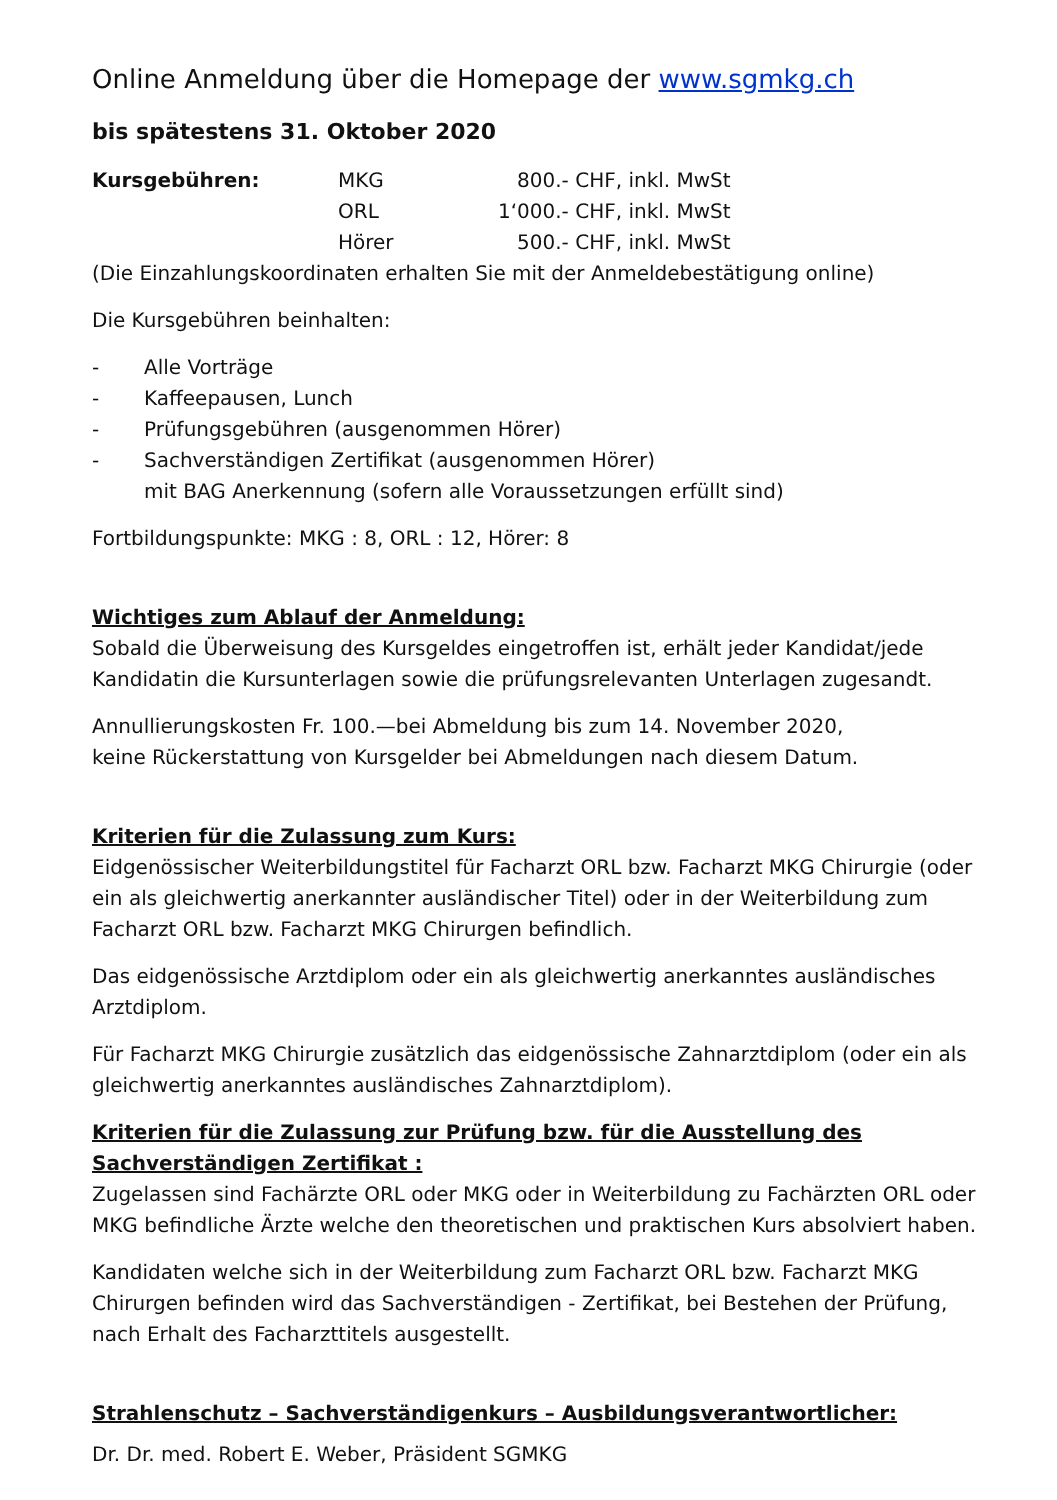Online Anmeldung über die Homepage der www.sgmkg.ch
bis spätestens 31. Oktober 2020
| Kursgebühren: | MKG | | 800.- CHF, inkl. MwSt |
| | ORL | | 1‘000.- CHF, inkl. MwSt |
| | Hörer | | 500.- CHF, inkl. MwSt |
(Die Einzahlungskoordinaten erhalten Sie mit der Anmeldebestätigung online)
Die Kursgebühren beinhalten:
- Alle Vorträge
- Kaffeepausen, Lunch
- Prüfungsgebühren (ausgenommen Hörer)
- Sachverständigen Zertifikat (ausgenommen Hörer)
mit BAG Anerkennung (sofern alle Voraussetzungen erfüllt sind)
Fortbildungspunkte: MKG : 8, ORL : 12, Hörer: 8
Wichtiges zum Ablauf der Anmeldung:
Sobald die Überweisung des Kursgeldes eingetroffen ist, erhält jeder Kandidat/jede Kandidatin die Kursunterlagen sowie die prüfungsrelevanten Unterlagen zugesandt.
Annullierungskosten Fr. 100.—bei Abmeldung bis zum 14. November 2020,
keine Rückerstattung von Kursgelder bei Abmeldungen nach diesem Datum.
Kriterien für die Zulassung zum Kurs:
Eidgenössischer Weiterbildungstitel für Facharzt ORL bzw. Facharzt MKG Chirurgie (oder ein als gleichwertig anerkannter ausländischer Titel) oder in der Weiterbildung zum Facharzt ORL bzw. Facharzt MKG Chirurgen befindlich.
Das eidgenössische Arztdiplom oder ein als gleichwertig anerkanntes ausländisches Arztdiplom.
Für Facharzt MKG Chirurgie zusätzlich das eidgenössische Zahnarztdiplom (oder ein als gleichwertig anerkanntes ausländisches Zahnarztdiplom).
Kriterien für die Zulassung zur Prüfung bzw. für die Ausstellung des Sachverständigen Zertifikat :
Zugelassen sind Fachärzte ORL oder MKG oder in Weiterbildung zu Fachärzten ORL oder MKG befindliche Ärzte welche den theoretischen und praktischen Kurs absolviert haben.
Kandidaten welche sich in der Weiterbildung zum Facharzt ORL bzw. Facharzt MKG Chirurgen befinden wird das Sachverständigen - Zertifikat, bei Bestehen der Prüfung, nach Erhalt des Facharzttitels ausgestellt.
Strahlenschutz – Sachverständigenkurs – Ausbildungsverantwortlicher:
Dr. Dr. med. Robert E. Weber, Präsident SGMKG